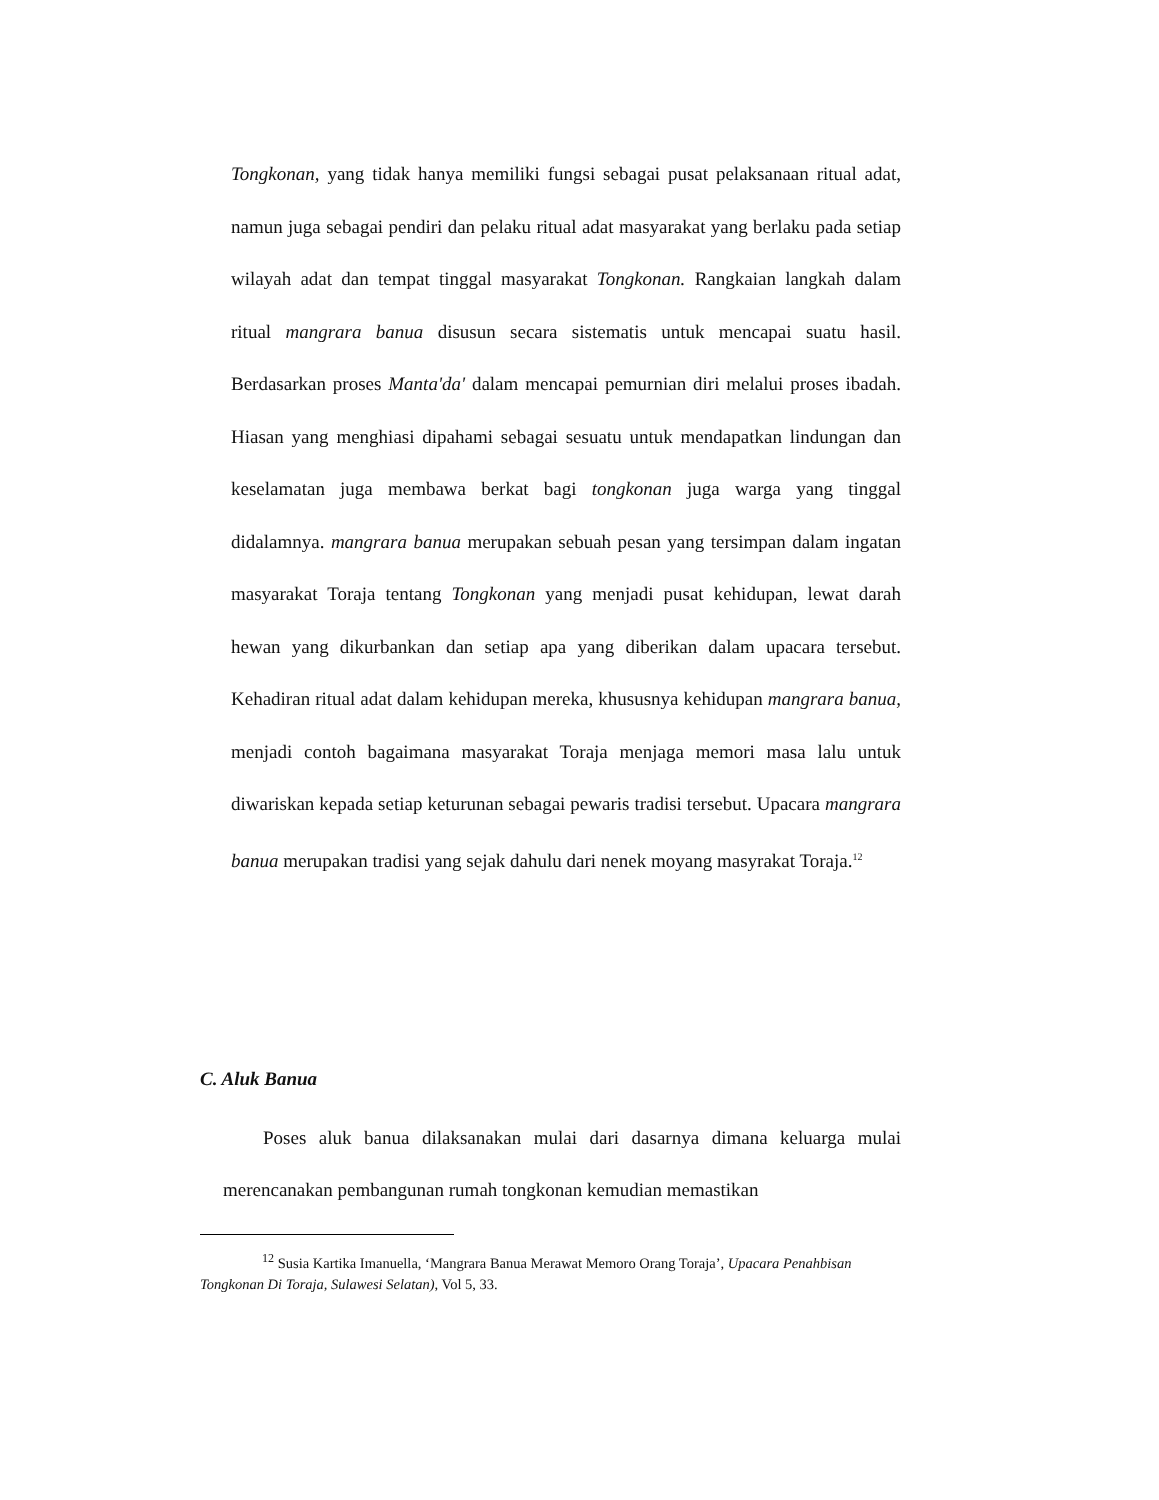Tongkonan, yang tidak hanya memiliki fungsi sebagai pusat pelaksanaan ritual adat, namun juga sebagai pendiri dan pelaku ritual adat masyarakat yang berlaku pada setiap wilayah adat dan tempat tinggal masyarakat Tongkonan. Rangkaian langkah dalam ritual mangrara banua disusun secara sistematis untuk mencapai suatu hasil. Berdasarkan proses Manta'da' dalam mencapai pemurnian diri melalui proses ibadah. Hiasan yang menghiasi dipahami sebagai sesuatu untuk mendapatkan lindungan dan keselamatan juga membawa berkat bagi tongkonan juga warga yang tinggal didalamnya. mangrara banua merupakan sebuah pesan yang tersimpan dalam ingatan masyarakat Toraja tentang Tongkonan yang menjadi pusat kehidupan, lewat darah hewan yang dikurbankan dan setiap apa yang diberikan dalam upacara tersebut. Kehadiran ritual adat dalam kehidupan mereka, khususnya kehidupan mangrara banua, menjadi contoh bagaimana masyarakat Toraja menjaga memori masa lalu untuk diwariskan kepada setiap keturunan sebagai pewaris tradisi tersebut. Upacara mangrara banua merupakan tradisi yang sejak dahulu dari nenek moyang masyrakat Toraja.<sup>12</sup>
C. Aluk Banua
Poses aluk banua dilaksanakan mulai dari dasarnya dimana keluarga mulai merencanakan pembangunan rumah tongkonan kemudian memastikan
<sup>12</sup> Susia Kartika Imanuella, ‘Mangrara Banua Merawat Memoro Orang Toraja’, Upacara Penahbisan Tongkonan Di Toraja, Sulawesi Selatan), Vol 5, 33.